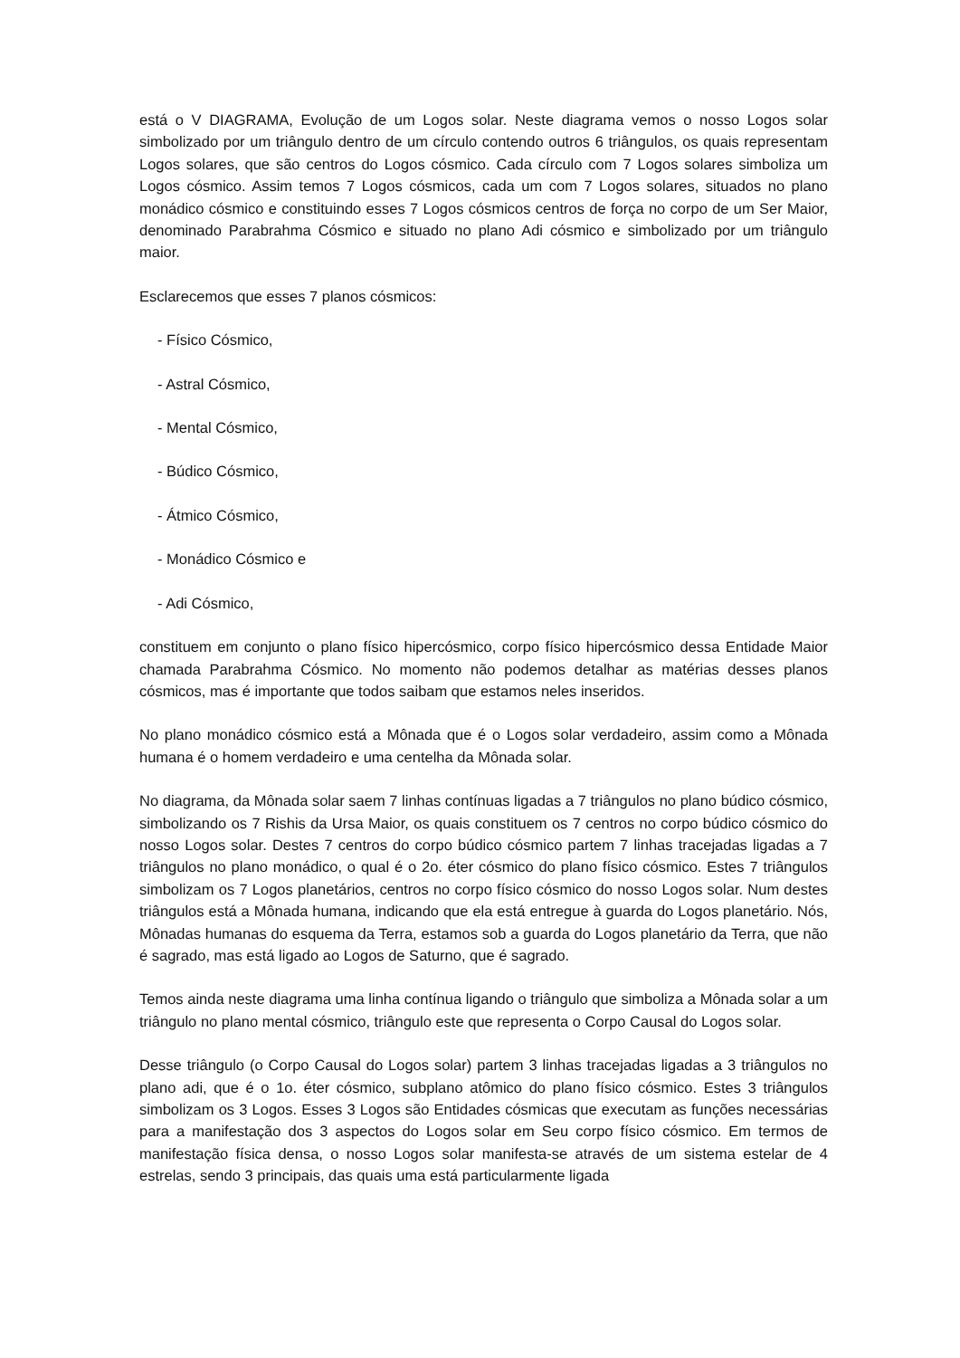está o V DIAGRAMA, Evolução de um Logos solar. Neste diagrama vemos o nosso Logos solar simbolizado por um triângulo dentro de um círculo contendo outros 6 triângulos, os quais representam Logos solares, que são centros do Logos cósmico. Cada círculo com 7 Logos solares simboliza um Logos cósmico. Assim temos 7 Logos cósmicos, cada um com 7 Logos solares, situados no plano monádico cósmico e constituindo esses 7 Logos cósmicos centros de força no corpo de um Ser Maior, denominado Parabrahma Cósmico e situado no plano Adi cósmico e simbolizado por um triângulo maior.
Esclarecemos que esses 7 planos cósmicos:
- Físico Cósmico,
- Astral Cósmico,
- Mental Cósmico,
- Búdico Cósmico,
- Átmico Cósmico,
- Monádico Cósmico e
- Adi Cósmico,
constituem em conjunto o plano físico hipercósmico, corpo físico hipercósmico dessa Entidade Maior chamada Parabrahma Cósmico. No momento não podemos detalhar as matérias desses planos cósmicos, mas é importante que todos saibam que estamos neles inseridos.
No plano monádico cósmico está a Mônada que é o Logos solar verdadeiro, assim como a Mônada humana é o homem verdadeiro e uma centelha da Mônada solar.
No diagrama, da Mônada solar saem 7 linhas contínuas ligadas a 7 triângulos no plano búdico cósmico, simbolizando os 7 Rishis da Ursa Maior, os quais constituem os 7 centros no corpo búdico cósmico do nosso Logos solar. Destes 7 centros do corpo búdico cósmico partem 7 linhas tracejadas ligadas a 7 triângulos no plano monádico, o qual é o 2o. éter cósmico do plano físico cósmico. Estes 7 triângulos simbolizam os 7 Logos planetários, centros no corpo físico cósmico do nosso Logos solar. Num destes triângulos está a Mônada humana, indicando que ela está entregue à guarda do Logos planetário. Nós, Mônadas humanas do esquema da Terra, estamos sob a guarda do Logos planetário da Terra, que não é sagrado, mas está ligado ao Logos de Saturno, que é sagrado.
Temos ainda neste diagrama uma linha contínua ligando o triângulo que simboliza a Mônada solar a um triângulo no plano mental cósmico, triângulo este que representa o Corpo Causal do Logos solar.
Desse triângulo (o Corpo Causal do Logos solar) partem 3 linhas tracejadas ligadas a 3 triângulos no plano adi, que é o 1o. éter cósmico, subplano atômico do plano físico cósmico. Estes 3 triângulos simbolizam os 3 Logos. Esses 3 Logos são Entidades cósmicas que executam as funções necessárias para a manifestação dos 3 aspectos do Logos solar em Seu corpo físico cósmico. Em termos de manifestação física densa, o nosso Logos solar manifesta-se através de um sistema estelar de 4 estrelas, sendo 3 principais, das quais uma está particularmente ligada